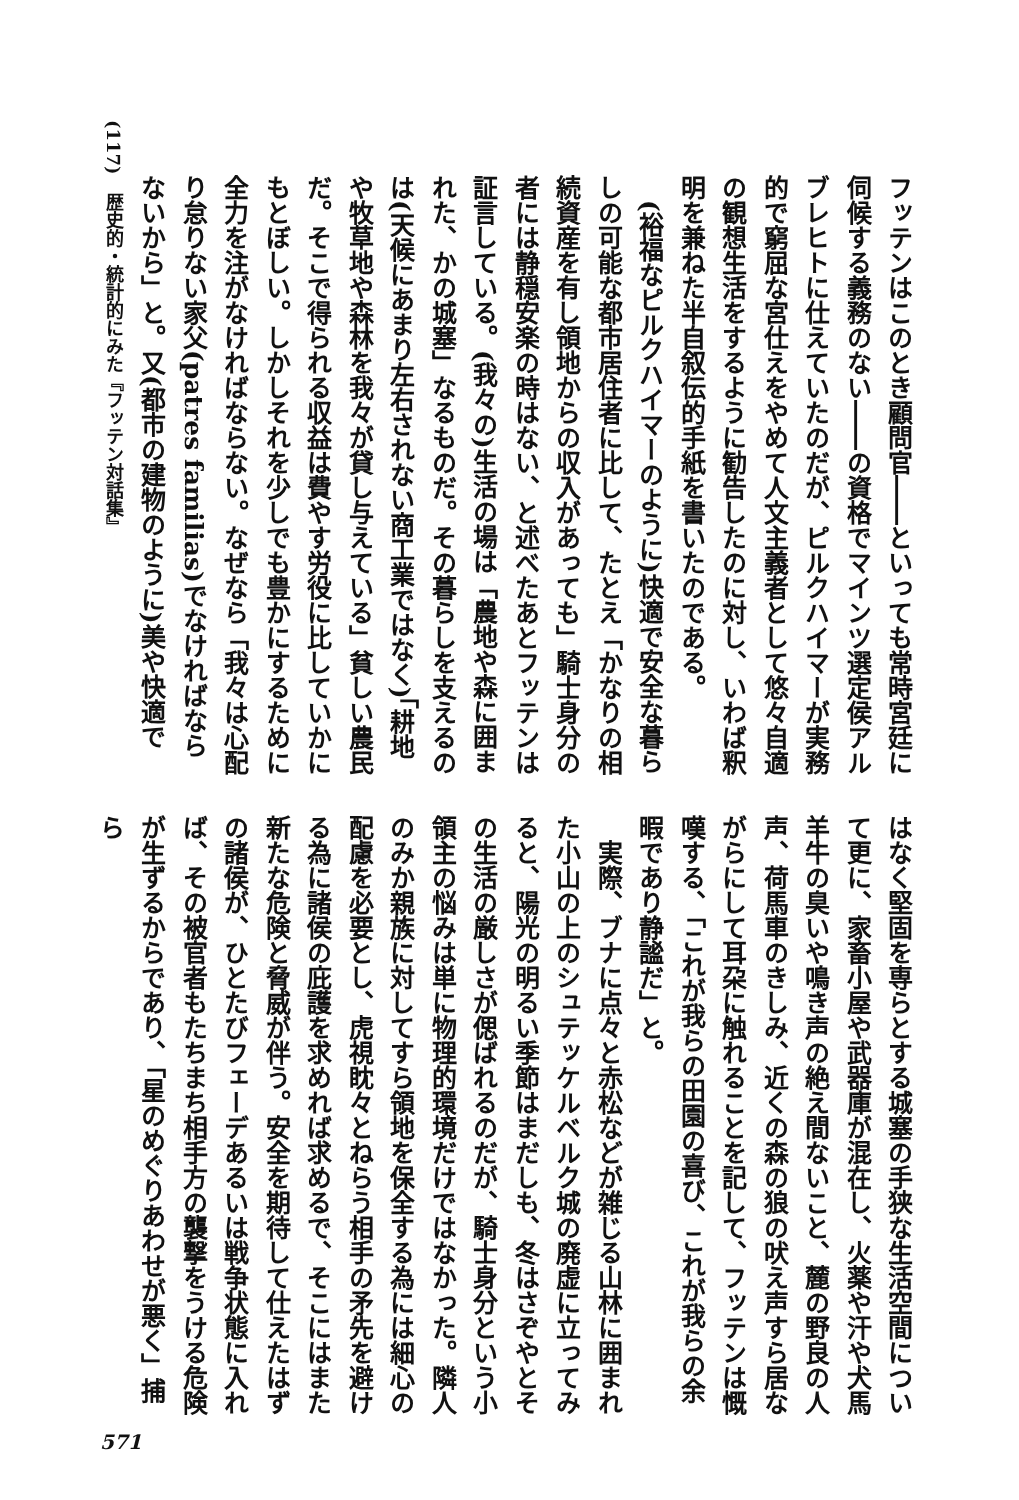(117)　歴史的・統計的にみた『フッテン対話集』
フッテンはこのとき顧問官――といっても常時宮廷に伺候する義務のない――の資格でマインツ選定侯アルブレヒトに仕えていたのだが、ピルクハイマーが実務的で窮屈な宮仕えをやめて人文主義者として悠々自適の観想生活をするように勧告したのに対し、いわば釈明を兼ねた半自叙伝的手紙を書いたのである。
(裕福なピルクハイマーのように)快適で安全な暮らしの可能な都市居住者に比して、たとえ「かなりの相続資産を有し領地からの収入があっても」騎士身分の者には静穏安楽の時はない、と述べたあとフッテンは証言している。(我々の)生活の場は「農地や森に囲まれた、かの城塞」なるものだ。その暮らしを支えるのは(天候にあまり左右されない商工業ではなく)「耕地や牧草地や森林を我々が貸し与えている」貧しい農民だ。そこで得られる収益は費やす労役に比していかにもとぼしい。しかしそれを少しでも豊かにするために全力を注がなければならない。なぜなら「我々は心配り怠りない家父(patres familias)でなければならないから」と。又(都市の建物のように)美や快適で
はなく堅固を専らとする城塞の手狭な生活空間について更に、家畜小屋や武器庫が混在し、火薬や汗や犬馬羊牛の臭いや鳴き声の絶え間ないこと、麓の野良の人声、荷馬車のきしみ、近くの森の狼の吠え声すら居ながらにして耳朶に触れることを記して、フッテンは慨嘆する、「これが我らの田園の喜び、これが我らの余暇であり静謐だ」と。
実際、ブナに点々と赤松などが雑じる山林に囲まれた小山の上のシュテッケルベルク城の廃虚に立ってみると、陽光の明るい季節はまだしも、冬はさぞやとその生活の厳しさが偲ばれるのだが、騎士身分という小領主の悩みは単に物理的環境だけではなかった。隣人のみか親族に対してすら領地を保全する為には細心の配慮を必要とし、虎視眈々とねらう相手の矛先を避ける為に諸侯の庇護を求めれば求めるで、そこにはまた新たな危険と脅威が伴う。安全を期待して仕えたはずの諸侯が、ひとたびフェーデあるいは戦争状態に入れば、その被官者もたちまち相手方の襲撃をうける危険が生ずるからであり、「星のめぐりあわせが悪く」捕ら
571